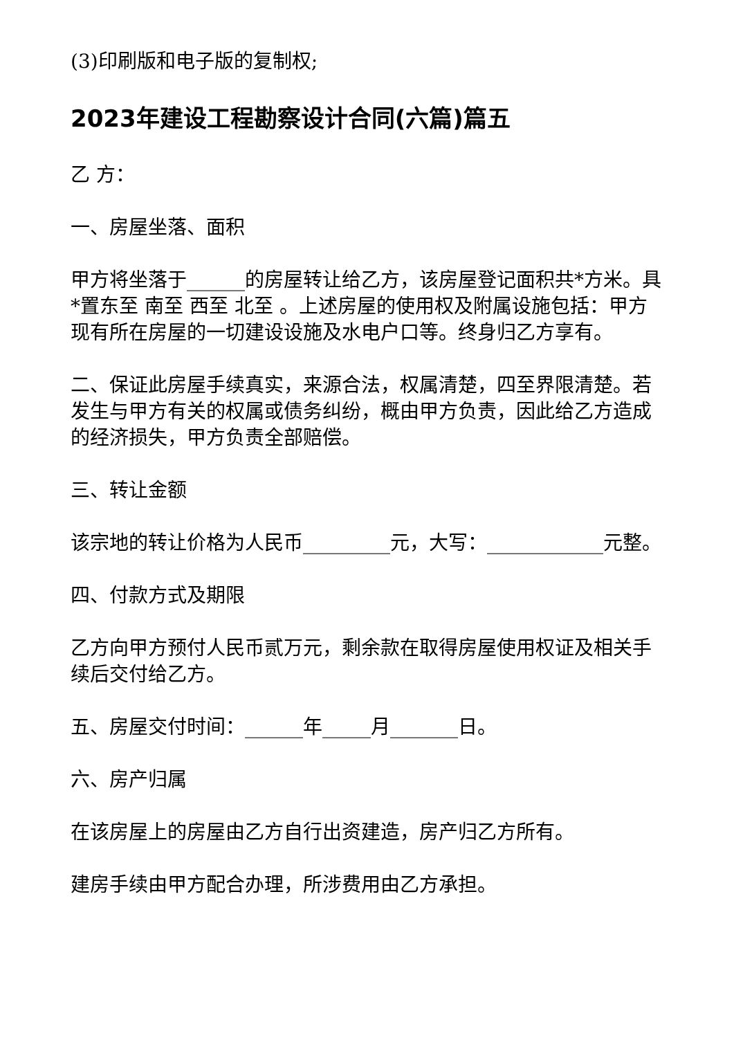(3)印刷版和电子版的复制权;
2023年建设工程勘察设计合同(六篇)篇五
乙 方：
一、房屋坐落、面积
甲方将坐落于______的房屋转让给乙方，该房屋登记面积共*方米。具*置东至 南至 西至 北至 。上述房屋的使用权及附属设施包括：甲方现有所在房屋的一切建设设施及水电户口等。终身归乙方享有。
二、保证此房屋手续真实，来源合法，权属清楚，四至界限清楚。若发生与甲方有关的权属或债务纠纷，概由甲方负责，因此给乙方造成的经济损失，甲方负责全部赔偿。
三、转让金额
该宗地的转让价格为人民币_________元，大写：____________元整。
四、付款方式及期限
乙方向甲方预付人民币贰万元，剩余款在取得房屋使用权证及相关手续后交付给乙方。
五、房屋交付时间：______年_____月_______日。
六、房产归属
在该房屋上的房屋由乙方自行出资建造，房产归乙方所有。
建房手续由甲方配合办理，所涉费用由乙方承担。